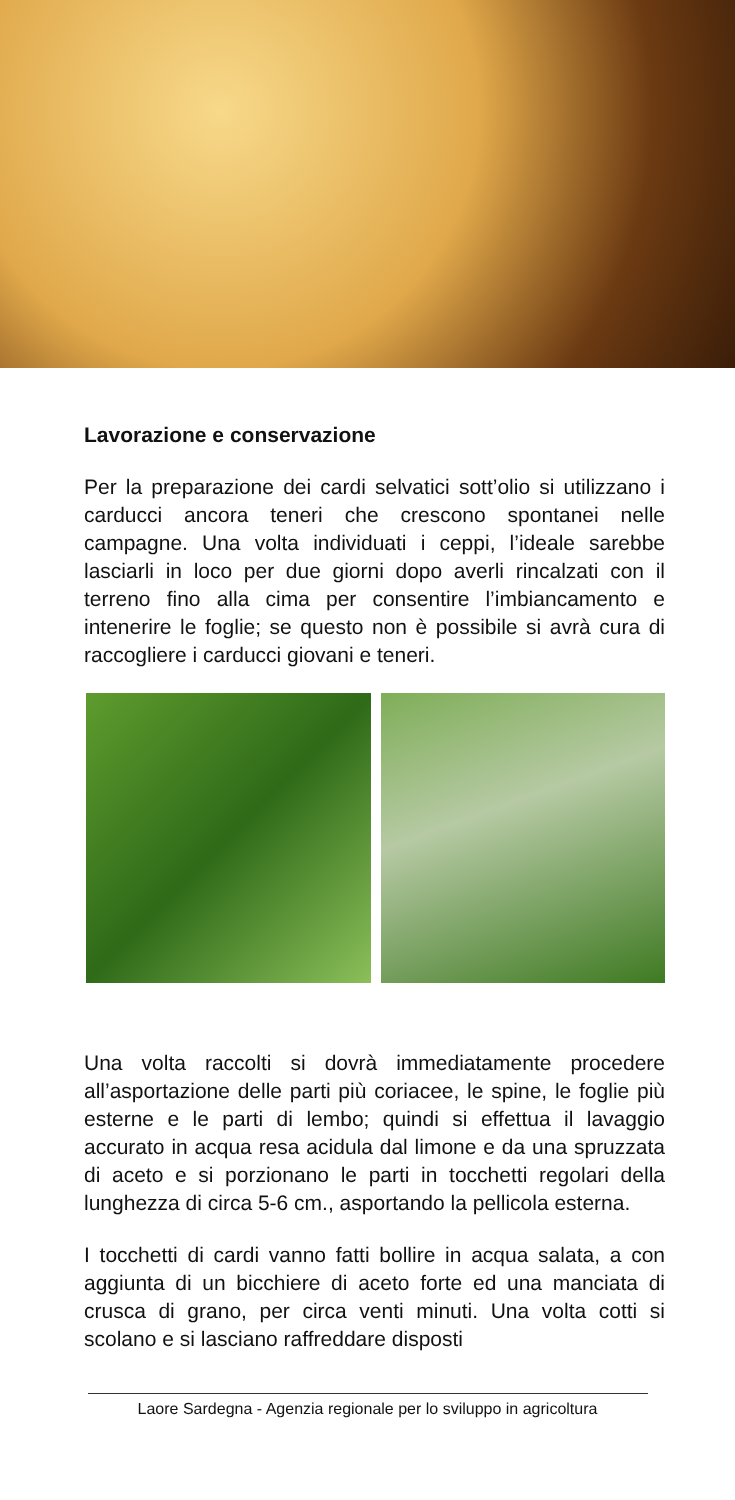Lavorazione e conservazione
Per la preparazione dei cardi selvatici sott’olio si utilizzano i carducci ancora teneri che crescono spontanei nelle campagne. Una volta individuati i ceppi, l’ideale sarebbe lasciarli in loco per due giorni dopo averli rincalzati con il terreno fino alla cima per consentire l’imbiancamento e intenerire le foglie; se questo non è possibile si avrà cura di raccogliere i carducci giovani e teneri.
Una volta raccolti si dovrà immediatamente procedere all’asportazione delle parti più coriacee, le spine, le foglie più esterne e le parti di lembo; quindi si effettua il lavaggio accurato in acqua resa acidula dal limone e da una spruzzata di aceto e si porzionano le parti in tocchetti regolari della lunghezza di circa 5-6 cm., asportando la pellicola esterna.
I tocchetti di cardi vanno fatti bollire in acqua salata, a con aggiunta di un bicchiere di aceto forte ed una manciata di crusca di grano, per circa venti minuti. Una volta cotti si scolano e si lasciano raffreddare disposti
Laore Sardegna - Agenzia regionale per lo sviluppo in agricoltura